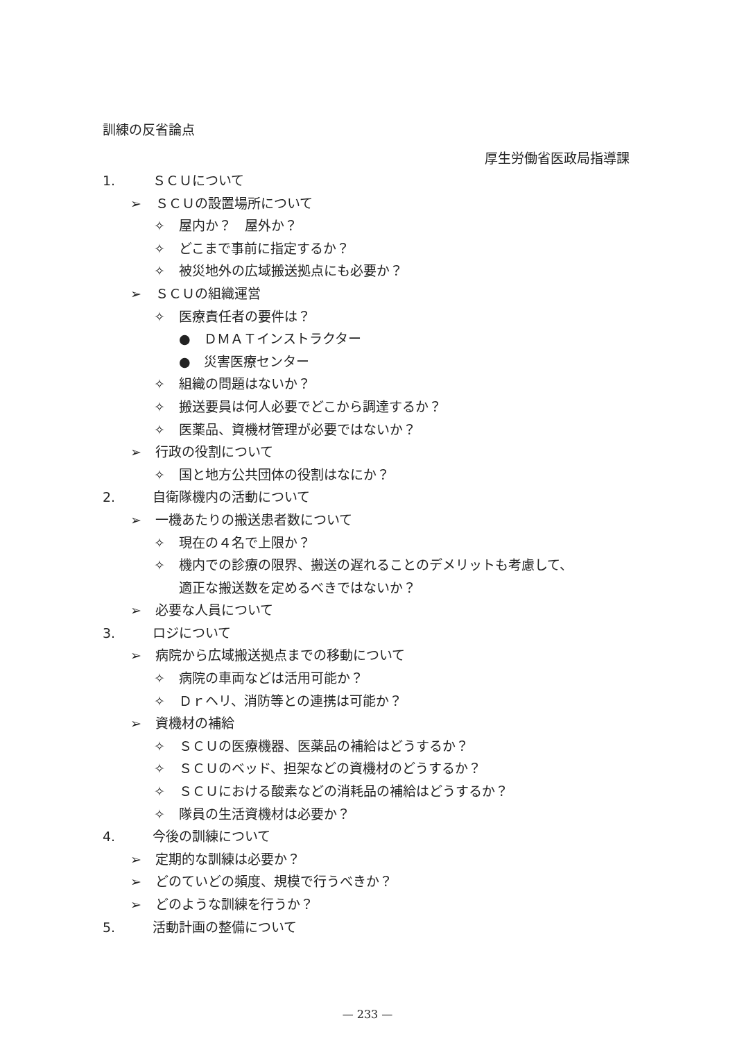訓練の反省論点
厚生労働省医政局指導課
1. ＳＣＵについて
➢ ＳＣＵの設置場所について
✧ 屋内か？　屋外か？
✧ どこまで事前に指定するか？
✧ 被災地外の広域搬送拠点にも必要か？
➢ ＳＣＵの組織運営
✧ 医療責任者の要件は？
● ＤＭＡＴインストラクター
● 災害医療センター
✧ 組織の問題はないか？
✧ 搬送要員は何人必要でどこから調達するか？
✧ 医薬品、資機材管理が必要ではないか？
➢ 行政の役割について
✧ 国と地方公共団体の役割はなにか？
2. 自衛隊機内の活動について
➢ 一機あたりの搬送患者数について
✧ 現在の４名で上限か？
✧ 機内での診療の限界、搬送の遅れることのデメリットも考慮して、
適正な搬送数を定めるべきではないか？
➢ 必要な人員について
3. ロジについて
➢ 病院から広域搬送拠点までの移動について
✧ 病院の車両などは活用可能か？
✧ Ｄｒヘリ、消防等との連携は可能か？
➢ 資機材の補給
✧ ＳＣＵの医療機器、医薬品の補給はどうするか？
✧ ＳＣＵのベッド、担架などの資機材のどうするか？
✧ ＳＣＵにおける酸素などの消耗品の補給はどうするか？
✧ 隊員の生活資機材は必要か？
4. 今後の訓練について
➢ 定期的な訓練は必要か？
➢ どのていどの頻度、規模で行うべきか？
➢ どのような訓練を行うか？
5. 活動計画の整備について
— 233 —